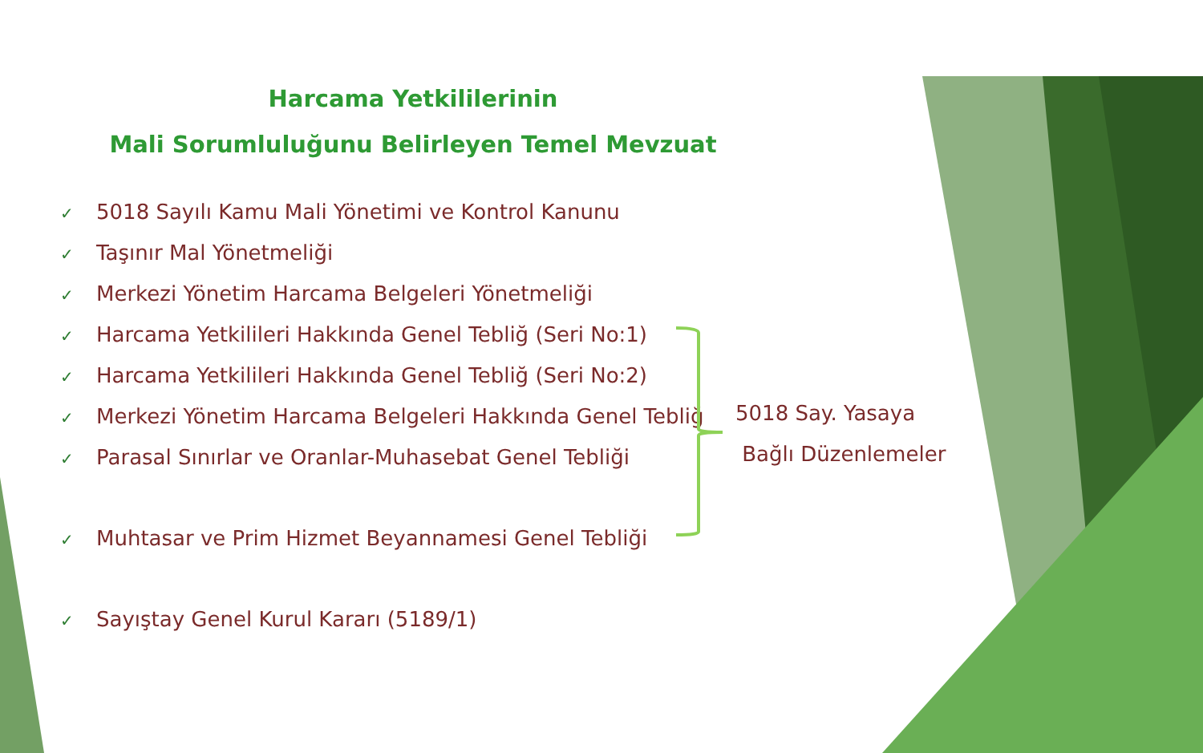Harcama Yetkililerinin
Mali Sorumluluğunu Belirleyen Temel Mevzuat
✓ 5018 Sayılı Kamu Mali Yönetimi ve Kontrol Kanunu
✓ Taşınır Mal Yönetmeliği
✓ Merkezi Yönetim Harcama Belgeleri Yönetmeliği
✓ Harcama Yetkilileri Hakkında Genel Tebliğ (Seri No:1)
✓ Harcama Yetkilileri Hakkında Genel Tebliğ (Seri No:2)
✓ Merkezi Yönetim Harcama Belgeleri Hakkında Genel Tebliğ
✓ Parasal Sınırlar ve Oranlar-Muhasebat Genel Tebliği
✓ Muhtasar ve Prim Hizmet Beyannamesi Genel Tebliği
✓ Sayıştay Genel Kurul Kararı (5189/1)
5018 Say. Yasaya
Bağlı Düzenlemeler